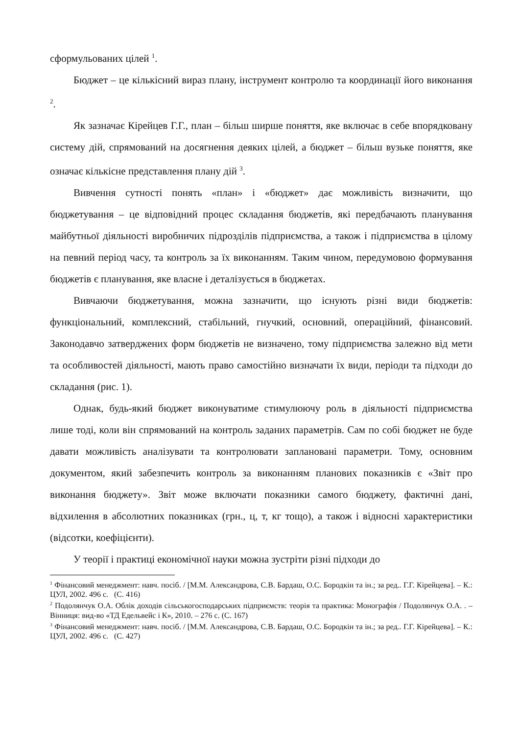сформульованих цілей <sup>1</sup>.
Бюджет – це кількісний вираз плану, інструмент контролю та координації його виконання <sup>2</sup>.
Як зазначає Кірейцев Г.Г., план – більш ширше поняття, яке включає в себе впорядковану систему дій, спрямований на досягнення деяких цілей, а бюджет – більш вузьке поняття, яке означає кількісне представлення плану дій <sup>3</sup>.
Вивчення сутності понять «план» і «бюджет» дає можливість визначити, що бюджетування – це відповідний процес складання бюджетів, які передбачають планування майбутньої діяльності виробничих підрозділів підприємства, а також і підприємства в цілому на певний період часу, та контроль за їх виконанням. Таким чином, передумовою формування бюджетів є планування, яке власне і деталізується в бюджетах.
Вивчаючи бюджетування, можна зазначити, що існують різні види бюджетів: функціональний, комплексний, стабільний, гнучкий, основний, операційний, фінансовий. Законодавчо затверджених форм бюджетів не визначено, тому підприємства залежно від мети та особливостей діяльності, мають право самостійно визначати їх види, періоди та підходи до складання (рис. 1).
Однак, будь-який бюджет виконуватиме стимулюючу роль в діяльності підприємства лише тоді, коли він спрямований на контроль заданих параметрів. Сам по собі бюджет не буде давати можливість аналізувати та контролювати заплановані параметри. Тому, основним документом, який забезпечить контроль за виконанням планових показників є «Звіт про виконання бюджету». Звіт може включати показники самого бюджету, фактичні дані, відхилення в абсолютних показниках (грн., ц, т, кг тощо), а також і відносні характеристики (відсотки, коефіцієнти).
У теорії і практиці економічної науки можна зустріти різні підходи до
<sup>1</sup> Фінансовий менеджмент: навч. посіб. / [М.М. Александрова, С.В. Бардаш, О.С. Бородкін та ін.; за ред.. Г.Г. Кірейцева]. – К.: ЦУЛ, 2002. 496 с. (С. 416)
<sup>2</sup> Подолянчук О.А. Облік доходів сільськогосподарських підприємств: теорія та практика: Монографія / Подолянчук О.А. . – Вінниця: вид-во «ТД Едельвейс і К», 2010. – 276 с. (С. 167)
<sup>3</sup> Фінансовий менеджмент: навч. посіб. / [М.М. Александрова, С.В. Бардаш, О.С. Бородкін та ін.; за ред.. Г.Г. Кірейцева]. – К.: ЦУЛ, 2002. 496 с. (С. 427)